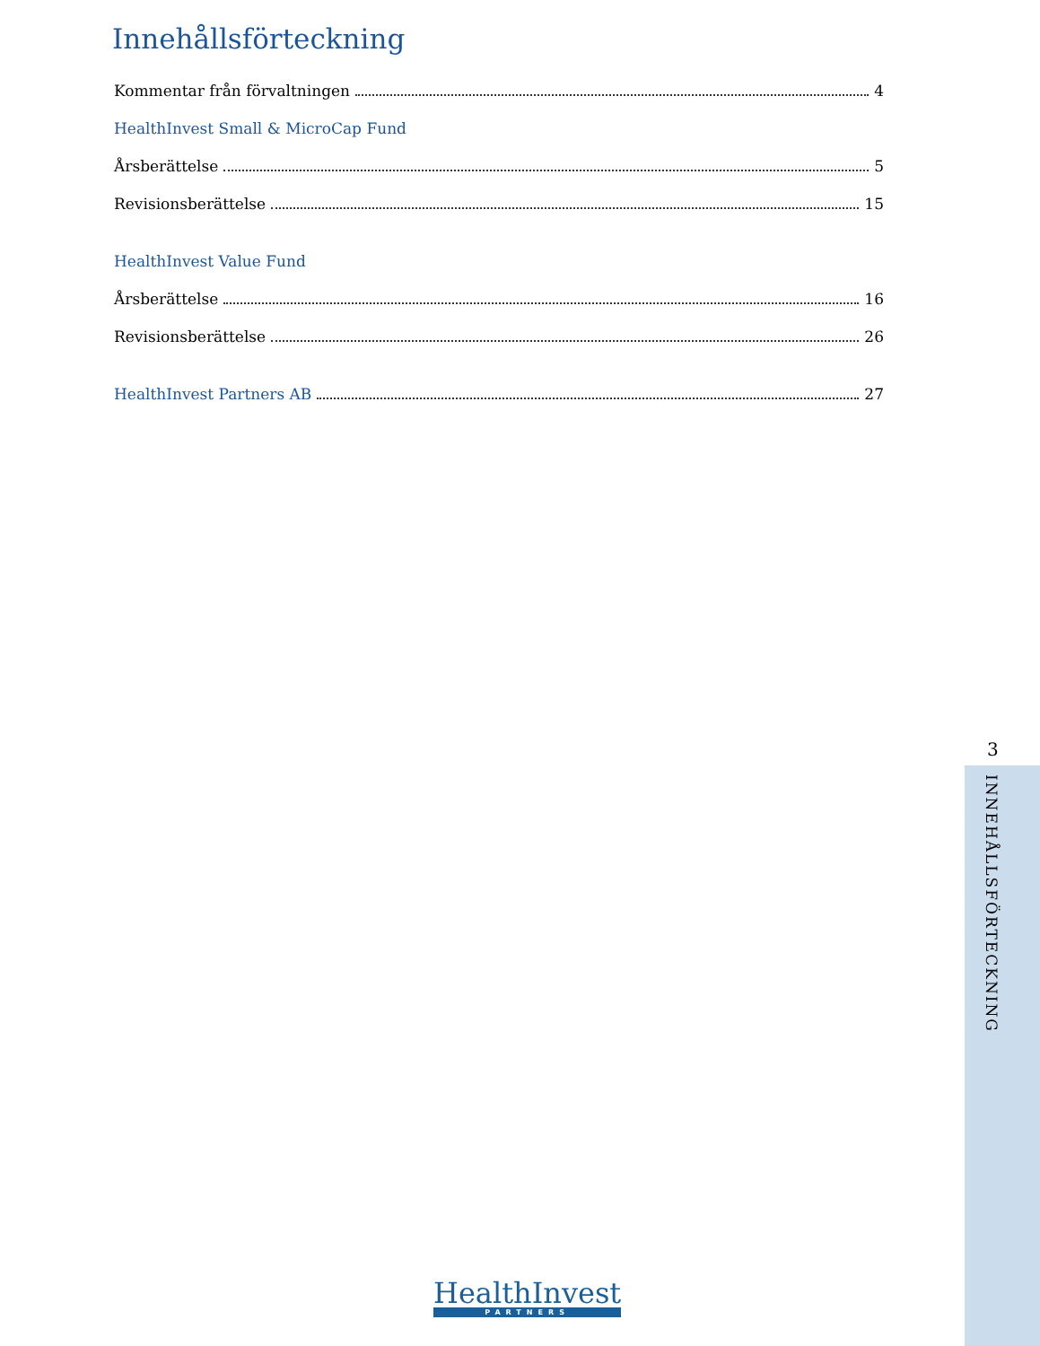Innehållsförteckning
Kommentar från förvaltningen 4
HealthInvest Small & MicroCap Fund
Årsberättelse 5
Revisionsberättelse 15
HealthInvest Value Fund
Årsberättelse 16
Revisionsberättelse 26
HealthInvest Partners AB 27
3
INNEHÅLLSFÖRTECKNING
HealthInvest
PARTNERS